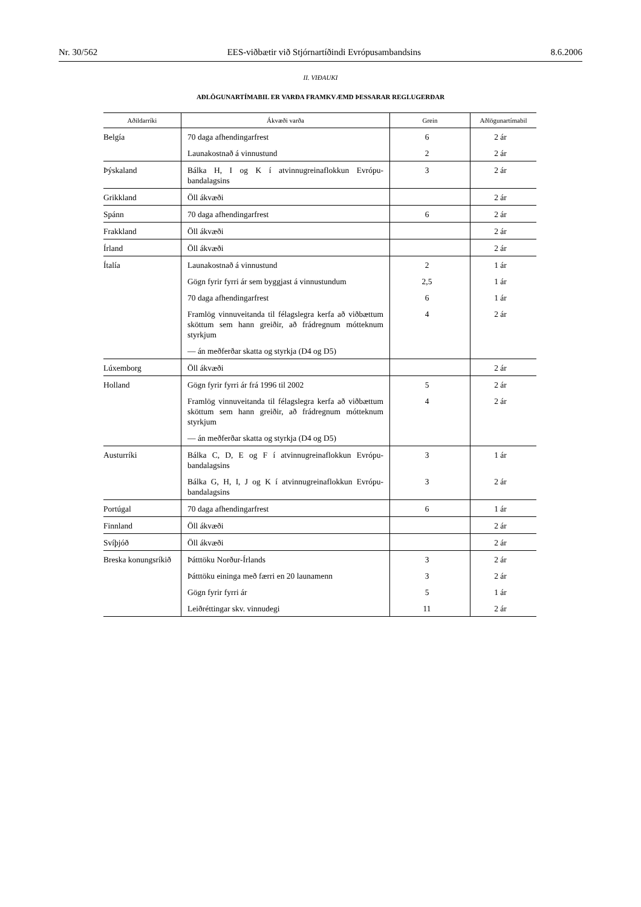Nr. 30/562 EES-viðbætir við Stjórnartíðindi Evrópusambandsins 8.6.2006
II. VIÐAUKI
AÐLÖGUNARTÍMABIL ER VARÐA FRAMKVÆMD ÞESSARAR REGLUGERÐAR
| Aðildarríki | Ákvæði varða | Grein | Aðlögunartímabil |
| --- | --- | --- | --- |
| Belgía | 70 daga afhendingarfrest | 6 | 2 ár |
| | Launakostnað á vinnustund | 2 | 2 ár |
| Þýskaland | Bálka H, I og K í atvinnugreinaflokkun Evrópu-bandalagsins | 3 | 2 ár |
| Grikkland | Öll ákvæði | | 2 ár |
| Spánn | 70 daga afhendingarfrest | 6 | 2 ár |
| Frakkland | Öll ákvæði | | 2 ár |
| Írland | Öll ákvæði | | 2 ár |
| Ítalía | Launakostnað á vinnustund | 2 | 1 ár |
| | Gögn fyrir fyrri ár sem byggjast á vinnustundum | 2,5 | 1 ár |
| | 70 daga afhendingarfrest | 6 | 1 ár |
| | Framlög vinnuveitanda til félagslegra kerfa að viðbættum sköttum sem hann greiðir, að frádregnum mótteknum styrkjum | 4 | 2 ár |
| | — án meðferðar skatta og styrkja (D4 og D5) | | |
| Lúxemborg | Öll ákvæði | | 2 ár |
| Holland | Gögn fyrir fyrri ár frá 1996 til 2002 | 5 | 2 ár |
| | Framlög vinnuveitanda til félagslegra kerfa að viðbættum sköttum sem hann greiðir, að frádregnum mótteknum styrkjum | 4 | 2 ár |
| | — án meðferðar skatta og styrkja (D4 og D5) | | |
| Austurríki | Bálka C, D, E og F í atvinnugreinaflokkun Evrópu-bandalagsins | 3 | 1 ár |
| | Bálka G, H, I, J og K í atvinnugreinaflokkun Evrópu-bandalagsins | 3 | 2 ár |
| Portúgal | 70 daga afhendingarfrest | 6 | 1 ár |
| Finnland | Öll ákvæði | | 2 ár |
| Svíþjóð | Öll ákvæði | | 2 ár |
| Breska konungsríkið | Þátttöku Norður-Írlands | 3 | 2 ár |
| | Þátttöku eininga með færri en 20 launamenn | 3 | 2 ár |
| | Gögn fyrir fyrri ár | 5 | 1 ár |
| | Leiðréttingar skv. vinnudegi | 11 | 2 ár |